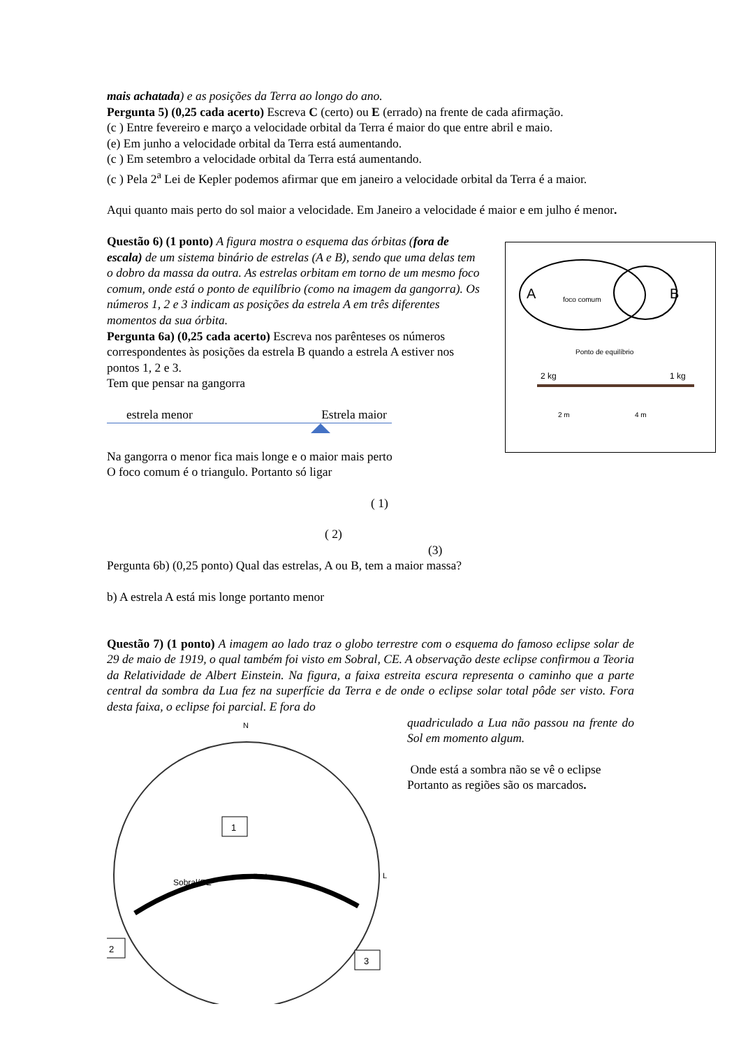A
B
foco comum
Ponto de equilíbrio
2 kg
1 kg
2 m
4 m
mais achatada) e as posições da Terra ao longo do ano.
Pergunta 5) (0,25 cada acerto) Escreva C (certo) ou E (errado) na frente de cada afirmação.
(c ) Entre fevereiro e março a velocidade orbital da Terra é maior do que entre abril e maio.
(e) Em junho a velocidade orbital da Terra está aumentando.
(c ) Em setembro a velocidade orbital da Terra está aumentando.
(c ) Pela 2<sup>a</sup> Lei de Kepler podemos afirmar que em janeiro a velocidade orbital da Terra é a maior.
Aqui quanto mais perto do sol maior a velocidade. Em Janeiro a velocidade é maior e em julho é menor.
Questão 6) (1 ponto) A figura mostra o esquema das órbitas (fora de escala) de um sistema binário de estrelas (A e B), sendo que uma delas tem o dobro da massa da outra. As estrelas orbitam em torno de um mesmo foco comum, onde está o ponto de equilíbrio (como na imagem da gangorra). Os números 1, 2 e 3 indicam as posições da estrela A em três diferentes momentos da sua órbita.
Pergunta 6a) (0,25 cada acerto) Escreva nos parênteses os números correspondentes às posições da estrela B quando a estrela A estiver nos pontos 1, 2 e 3.
Tem que pensar na gangorra
estrela menor Estrela maior
Na gangorra o menor fica mais longe e o maior mais perto
O foco comum é o triangulo. Portanto só ligar
( 1)
( 2)
(3)
Pergunta 6b) (0,25 ponto) Qual das estrelas, A ou B, tem a maior massa?
b) A estrela A está mis longe portanto menor
Questão 7) (1 ponto) A imagem ao lado traz o globo terrestre com o esquema do famoso eclipse solar de 29 de maio de 1919, o qual também foi visto em Sobral, CE. A observação deste eclipse confirmou a Teoria da Relatividade de Albert Einstein. Na figura, a faixa estreita escura representa o caminho que a parte central da sombra da Lua fez na superfície da Terra e de onde o eclipse solar total pôde ser visto. Fora desta faixa, o eclipse foi parcial. E fora do
N
L
Sobral/CE
Total
1
2
3
quadriculado a Lua não passou na frente do Sol em momento algum.
Onde está a sombra não se vê o eclipse
Portanto as regiões são os marcados.